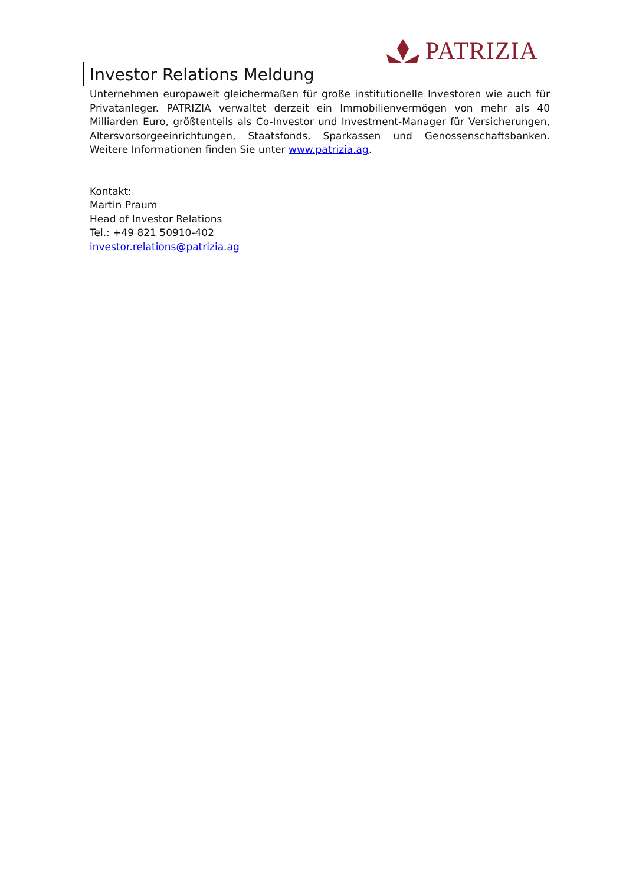PATRIZIA
Investor Relations Meldung
Unternehmen europaweit gleichermaßen für große institutionelle Investoren wie auch für Privatanleger. PATRIZIA verwaltet derzeit ein Immobilienvermögen von mehr als 40 Milliarden Euro, größtenteils als Co-Investor und Investment-Manager für Versicherungen, Altersvorsorgeeinrichtungen, Staatsfonds, Sparkassen und Genossenschaftsbanken. Weitere Informationen finden Sie unter www.patrizia.ag.
Kontakt:
Martin Praum
Head of Investor Relations
Tel.: +49 821 50910-402
investor.relations@patrizia.ag